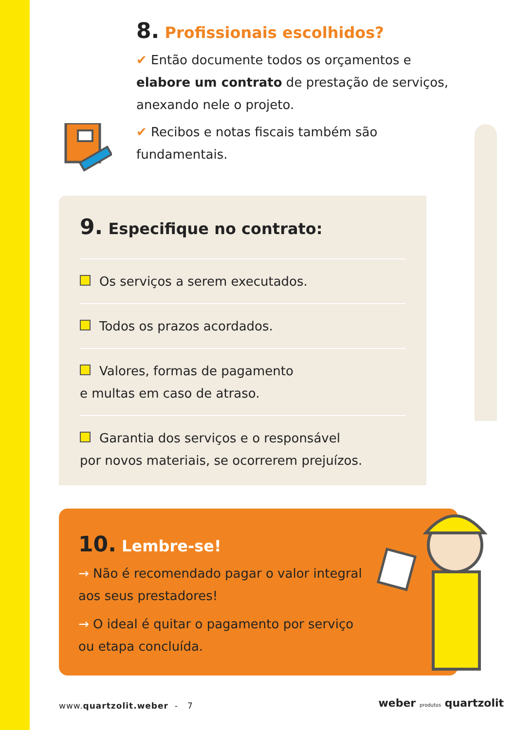8. Profissionais escolhidos?
✔ Então documente todos os orçamentos e elabore um contrato de prestação de serviços, anexando nele o projeto.
✔ Recibos e notas fiscais também são fundamentais.
9. Especifique no contrato:
Os serviços a serem executados.
Todos os prazos acordados.
Valores, formas de pagamento
e multas em caso de atraso.
Garantia dos serviços e o responsável
por novos materiais, se ocorrerem prejuízos.
10. Lembre-se!
→ Não é recomendado pagar o valor integral aos seus prestadores!
→ O ideal é quitar o pagamento por serviço ou etapa concluída.
www.quartzolit.weber - 7 weber produtos quartzolit